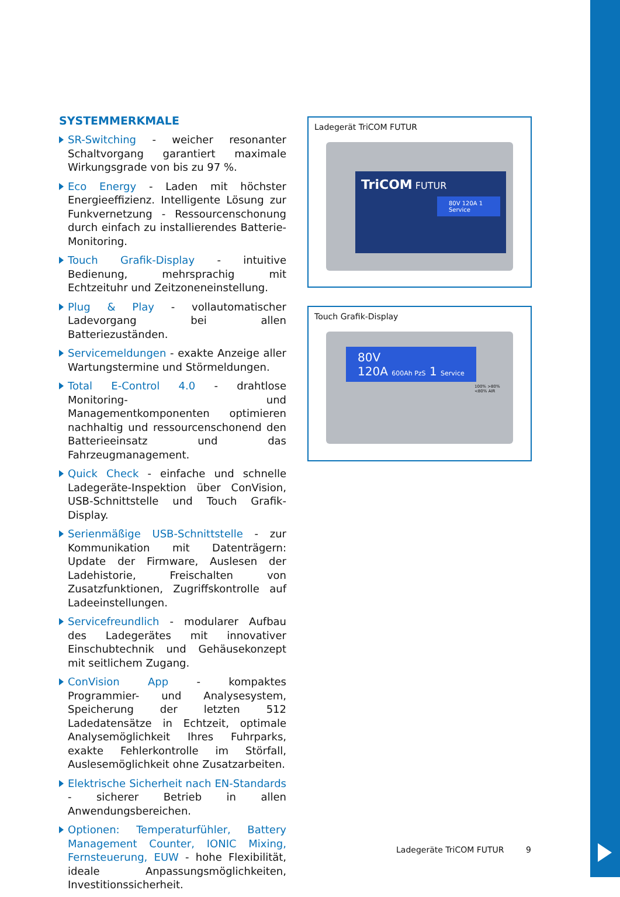SYSTEMMERKMALE
SR-Switching - weicher resonanter Schaltvorgang garantiert maximale Wirkungsgrade von bis zu 97 %.
Eco Energy - Laden mit höchster Energieeffizienz. Intelligente Lösung zur Funkvernetzung - Ressourcenschonung durch einfach zu installierendes Batterie-Monitoring.
Touch Grafik-Display - intuitive Bedienung, mehrsprachig mit Echtzeituhr und Zeitzoneneinstellung.
Plug & Play - vollautomatischer Ladevorgang bei allen Batteriezuständen.
Servicemeldungen - exakte Anzeige aller Wartungstermine und Störmeldungen.
Total E-Control 4.0 - drahtlose Monitoring- und Managementkomponenten optimieren nachhaltig und ressourcenschonend den Batterieeinsatz und das Fahrzeugmanagement.
Quick Check - einfache und schnelle Ladegeräte-Inspektion über ConVision, USB-Schnittstelle und Touch Grafik-Display.
Serienmäßige USB-Schnittstelle - zur Kommunikation mit Datenträgern: Update der Firmware, Auslesen der Ladehistorie, Freischalten von Zusatzfunktionen, Zugriffskontrolle auf Ladeeinstellungen.
Servicefreundlich - modularer Aufbau des Ladegerätes mit innovativer Einschubtechnik und Gehäusekonzept mit seitlichem Zugang.
ConVision App - kompaktes Programmier- und Analysesystem, Speicherung der letzten 512 Ladedatensätze in Echtzeit, optimale Analysemöglichkeit Ihres Fuhrparks, exakte Fehlerkontrolle im Störfall, Auslesemöglichkeit ohne Zusatzarbeiten.
Elektrische Sicherheit nach EN-Standards - sicherer Betrieb in allen Anwendungsbereichen.
Optionen: Temperaturfühler, Battery Management Counter, IONIC Mixing, Fernsteuerung, EUW - hohe Flexibilität, ideale Anpassungsmöglichkeiten, Investitionssicherheit.
Ladegerät TriCOM FUTUR
TriCOM FUTUR
80V 120A 1 Service
Touch Grafik-Display
80V
120A 600Ah PzS 1 Service
100% >80% <80% AIR
Ladegeräte TriCOM FUTUR 9